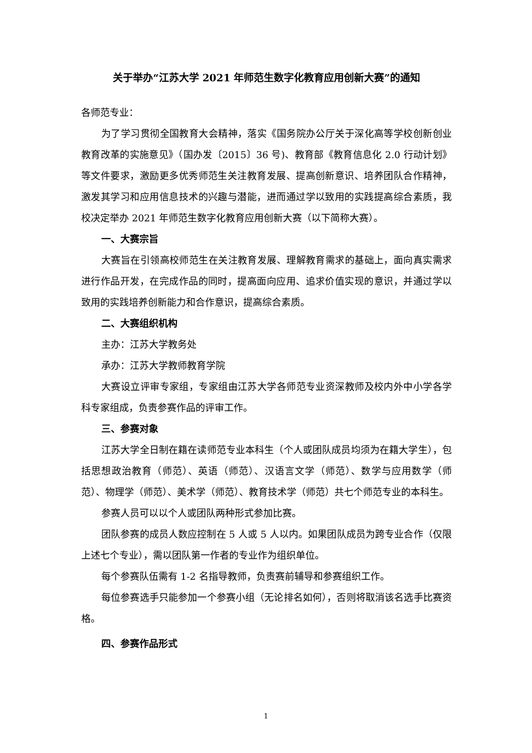关于举办“江苏大学 2021 年师范生数字化教育应用创新大赛”的通知
各师范专业：
为了学习贯彻全国教育大会精神，落实《国务院办公厅关于深化高等学校创新创业教育改革的实施意见》（国办发〔2015〕36 号)、教育部《教育信息化 2.0 行动计划》等文件要求，激励更多优秀师范生关注教育发展、提高创新意识、培养团队合作精神，激发其学习和应用信息技术的兴趣与潜能，进而通过学以致用的实践提高综合素质，我校决定举办 2021 年师范生数字化教育应用创新大赛（以下简称大赛）。
一、大赛宗旨
大赛旨在引领高校师范生在关注教育发展、理解教育需求的基础上，面向真实需求进行作品开发，在完成作品的同时，提高面向应用、追求价值实现的意识，并通过学以致用的实践培养创新能力和合作意识，提高综合素质。
二、大赛组织机构
主办：江苏大学教务处
承办：江苏大学教师教育学院
大赛设立评审专家组，专家组由江苏大学各师范专业资深教师及校内外中小学各学科专家组成，负责参赛作品的评审工作。
三、参赛对象
江苏大学全日制在籍在读师范专业本科生（个人或团队成员均须为在籍大学生），包括思想政治教育（师范）、英语（师范）、汉语言文学（师范）、数学与应用数学（师范）、物理学（师范）、美术学（师范）、教育技术学（师范）共七个师范专业的本科生。
参赛人员可以以个人或团队两种形式参加比赛。
团队参赛的成员人数应控制在 5 人或 5 人以内。如果团队成员为跨专业合作（仅限上述七个专业），需以团队第一作者的专业作为组织单位。
每个参赛队伍需有 1-2 名指导教师，负责赛前辅导和参赛组织工作。
每位参赛选手只能参加一个参赛小组（无论排名如何），否则将取消该名选手比赛资格。
四、参赛作品形式
1